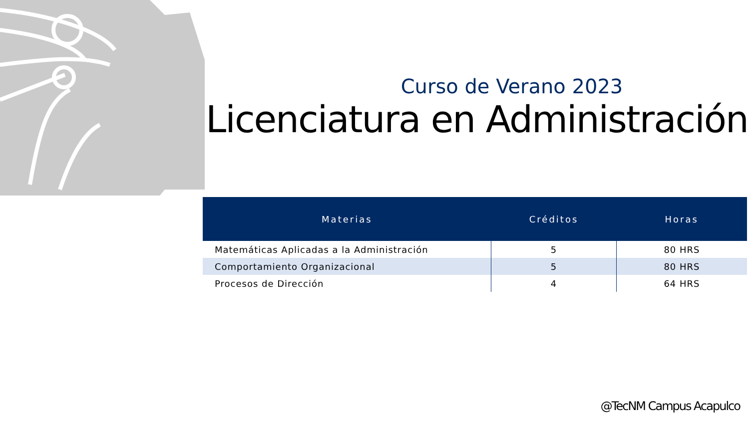Curso de Verano 2023
Licenciatura en Administración
| Materias | Créditos | Horas |
| --- | --- | --- |
| Matemáticas Aplicadas a la Administración | 5 | 80 HRS |
| Comportamiento Organizacional | 5 | 80 HRS |
| Procesos de Dirección | 4 | 64 HRS |
@TecNM Campus Acapulco